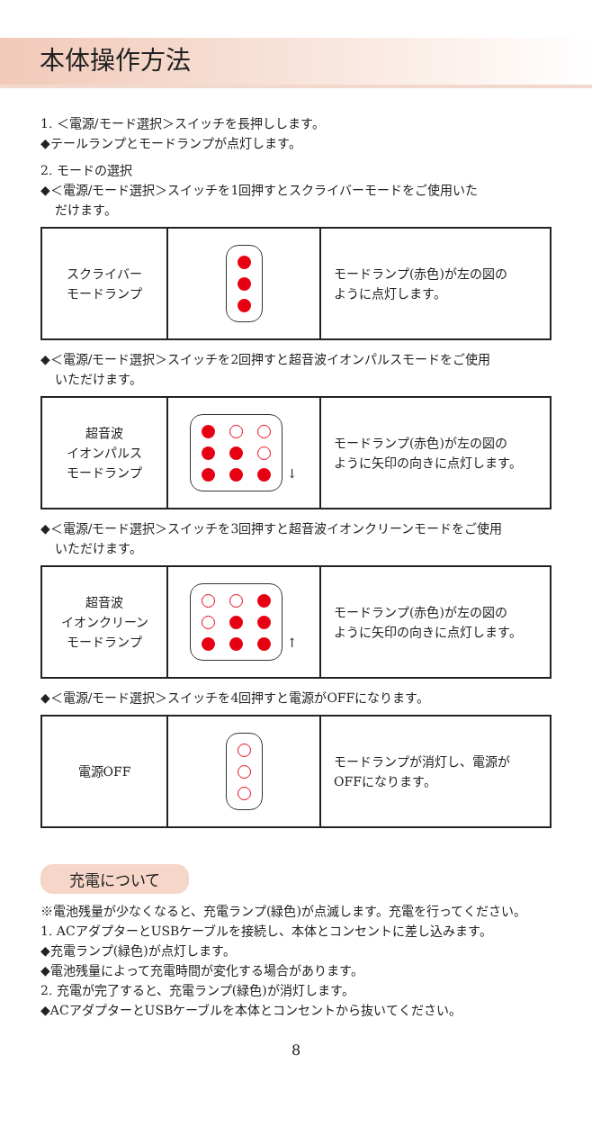本体操作方法
1. ＜電源/モード選択＞スイッチを長押しします。
◆テールランプとモードランプが点灯します。
2. モードの選択
◆＜電源/モード選択＞スイッチを1回押すとスクライバーモードをご使用いた
だけます。
| スクライバー モードランプ | | モードランプ(赤色)が左の図の ように点灯します。 |
◆＜電源/モード選択＞スイッチを2回押すと超音波イオンパルスモードをご使用
いただけます。
| 超音波 イオンパルス モードランプ | ↓ | モードランプ(赤色)が左の図の ように矢印の向きに点灯します。 |
◆＜電源/モード選択＞スイッチを3回押すと超音波イオンクリーンモードをご使用
いただけます。
| 超音波 イオンクリーン モードランプ | ↑ | モードランプ(赤色)が左の図の ように矢印の向きに点灯します。 |
◆＜電源/モード選択＞スイッチを4回押すと電源がOFFになります。
| 電源OFF | | モードランプが消灯し、電源が OFFになります。 |
充電について
※電池残量が少なくなると、充電ランプ(緑色)が点滅します。充電を行ってください。
1. ACアダプターとUSBケーブルを接続し、本体とコンセントに差し込みます。
◆充電ランプ(緑色)が点灯します。
◆電池残量によって充電時間が変化する場合があります。
2. 充電が完了すると、充電ランプ(緑色)が消灯します。
◆ACアダプターとUSBケーブルを本体とコンセントから抜いてください。
8